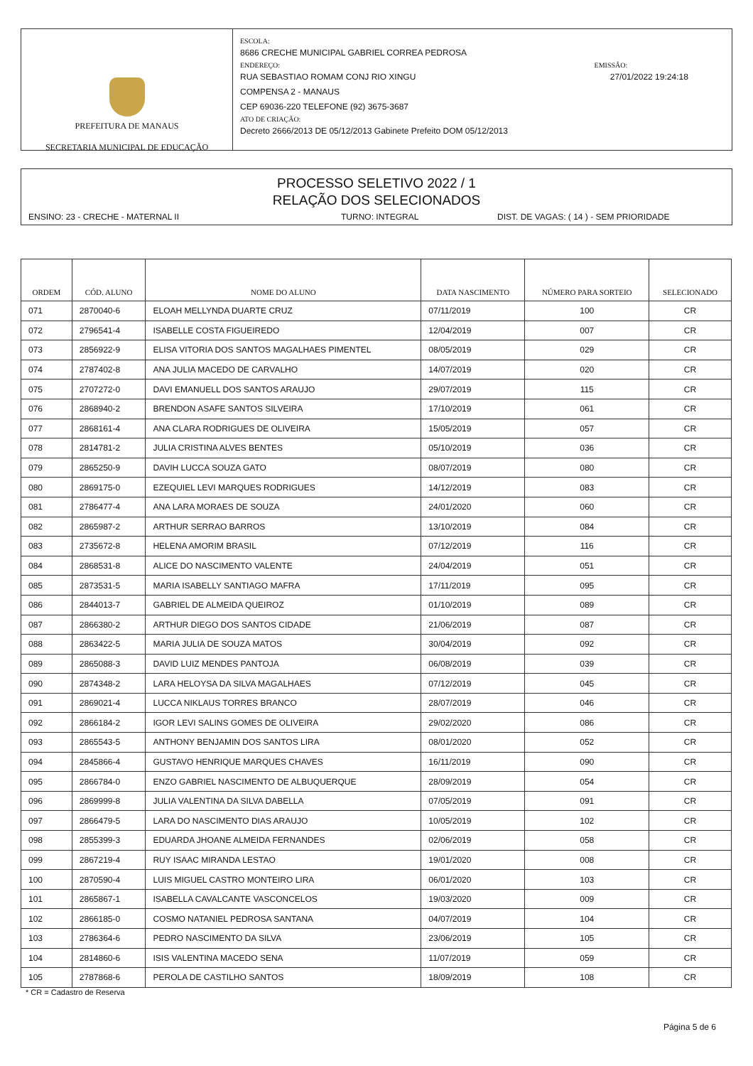PREFEITURA DE MANAUS
SECRETARIA MUNICIPAL DE EDUCAÇÃO
ESCOLA:
8686 CRECHE MUNICIPAL GABRIEL CORREA PEDROSA
ENDEREÇO: EMISSÃO:
RUA SEBASTIAO ROMAM CONJ RIO XINGU 27/01/2022 19:24:18
COMPENSA 2 - MANAUS
CEP 69036-220 TELEFONE (92) 3675-3687
ATO DE CRIAÇÃO:
Decreto 2666/2013 DE 05/12/2013 Gabinete Prefeito DOM 05/12/2013
PROCESSO SELETIVO 2022 / 1
RELAÇÃO DOS SELECIONADOS
ENSINO: 23 - CRECHE - MATERNAL II TURNO: INTEGRAL DIST. DE VAGAS: ( 14 ) - SEM PRIORIDADE
| ORDEM | CÓD. ALUNO | NOME DO ALUNO | DATA NASCIMENTO | NÚMERO PARA SORTEIO | SELECIONADO |
| --- | --- | --- | --- | --- | --- |
| 071 | 2870040-6 | ELOAH MELLYNDA DUARTE CRUZ | 07/11/2019 | 100 | CR |
| 072 | 2796541-4 | ISABELLE COSTA FIGUEIREDO | 12/04/2019 | 007 | CR |
| 073 | 2856922-9 | ELISA VITORIA DOS SANTOS MAGALHAES PIMENTEL | 08/05/2019 | 029 | CR |
| 074 | 2787402-8 | ANA JULIA MACEDO DE CARVALHO | 14/07/2019 | 020 | CR |
| 075 | 2707272-0 | DAVI EMANUELL DOS SANTOS ARAUJO | 29/07/2019 | 115 | CR |
| 076 | 2868940-2 | BRENDON ASAFE SANTOS SILVEIRA | 17/10/2019 | 061 | CR |
| 077 | 2868161-4 | ANA CLARA RODRIGUES DE OLIVEIRA | 15/05/2019 | 057 | CR |
| 078 | 2814781-2 | JULIA CRISTINA ALVES BENTES | 05/10/2019 | 036 | CR |
| 079 | 2865250-9 | DAVIH LUCCA SOUZA GATO | 08/07/2019 | 080 | CR |
| 080 | 2869175-0 | EZEQUIEL LEVI MARQUES RODRIGUES | 14/12/2019 | 083 | CR |
| 081 | 2786477-4 | ANA LARA MORAES DE SOUZA | 24/01/2020 | 060 | CR |
| 082 | 2865987-2 | ARTHUR SERRAO BARROS | 13/10/2019 | 084 | CR |
| 083 | 2735672-8 | HELENA AMORIM BRASIL | 07/12/2019 | 116 | CR |
| 084 | 2868531-8 | ALICE DO NASCIMENTO VALENTE | 24/04/2019 | 051 | CR |
| 085 | 2873531-5 | MARIA ISABELLY SANTIAGO MAFRA | 17/11/2019 | 095 | CR |
| 086 | 2844013-7 | GABRIEL DE ALMEIDA QUEIROZ | 01/10/2019 | 089 | CR |
| 087 | 2866380-2 | ARTHUR DIEGO DOS SANTOS CIDADE | 21/06/2019 | 087 | CR |
| 088 | 2863422-5 | MARIA JULIA DE SOUZA MATOS | 30/04/2019 | 092 | CR |
| 089 | 2865088-3 | DAVID LUIZ MENDES PANTOJA | 06/08/2019 | 039 | CR |
| 090 | 2874348-2 | LARA HELOYSA DA SILVA MAGALHAES | 07/12/2019 | 045 | CR |
| 091 | 2869021-4 | LUCCA NIKLAUS TORRES BRANCO | 28/07/2019 | 046 | CR |
| 092 | 2866184-2 | IGOR LEVI SALINS GOMES DE OLIVEIRA | 29/02/2020 | 086 | CR |
| 093 | 2865543-5 | ANTHONY BENJAMIN DOS SANTOS LIRA | 08/01/2020 | 052 | CR |
| 094 | 2845866-4 | GUSTAVO HENRIQUE MARQUES CHAVES | 16/11/2019 | 090 | CR |
| 095 | 2866784-0 | ENZO GABRIEL NASCIMENTO DE ALBUQUERQUE | 28/09/2019 | 054 | CR |
| 096 | 2869999-8 | JULIA VALENTINA DA SILVA DABELLA | 07/05/2019 | 091 | CR |
| 097 | 2866479-5 | LARA DO NASCIMENTO DIAS ARAUJO | 10/05/2019 | 102 | CR |
| 098 | 2855399-3 | EDUARDA JHOANE ALMEIDA FERNANDES | 02/06/2019 | 058 | CR |
| 099 | 2867219-4 | RUY ISAAC MIRANDA LESTAO | 19/01/2020 | 008 | CR |
| 100 | 2870590-4 | LUIS MIGUEL CASTRO MONTEIRO LIRA | 06/01/2020 | 103 | CR |
| 101 | 2865867-1 | ISABELLA CAVALCANTE VASCONCELOS | 19/03/2020 | 009 | CR |
| 102 | 2866185-0 | COSMO NATANIEL PEDROSA SANTANA | 04/07/2019 | 104 | CR |
| 103 | 2786364-6 | PEDRO NASCIMENTO DA SILVA | 23/06/2019 | 105 | CR |
| 104 | 2814860-6 | ISIS VALENTINA MACEDO SENA | 11/07/2019 | 059 | CR |
| 105 | 2787868-6 | PEROLA DE CASTILHO SANTOS | 18/09/2019 | 108 | CR |
* CR = Cadastro de Reserva
Página 5 de 6